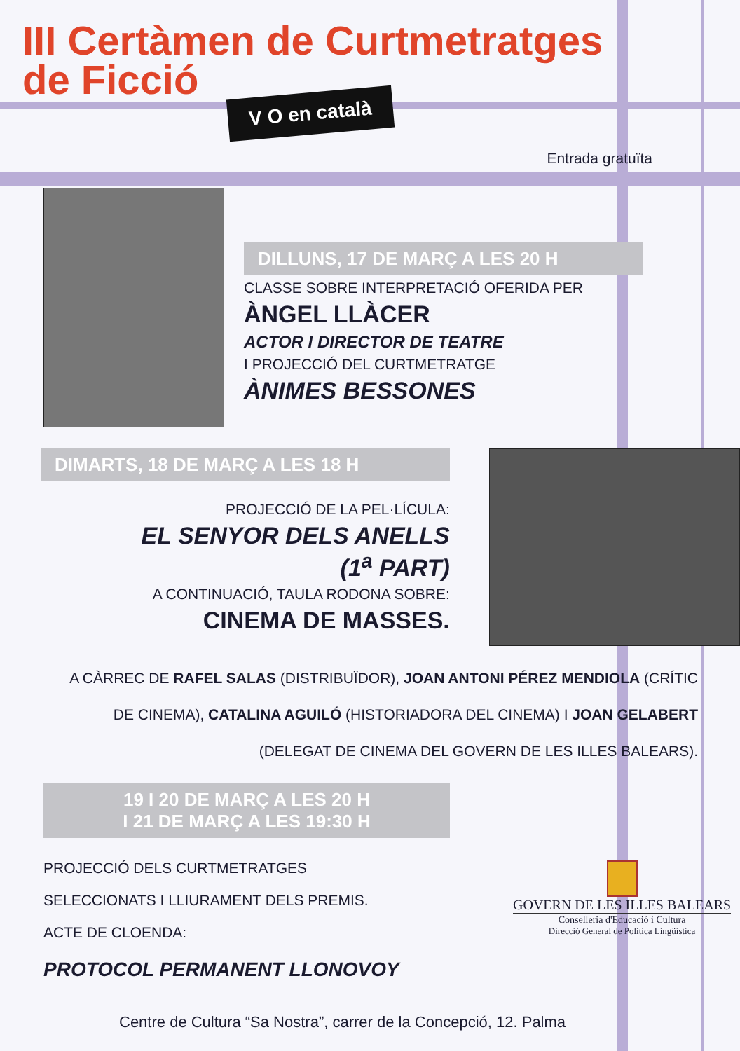III Certàmen de Curtmetratges
de Ficció
V O en català
Entrada gratuïta
DILLUNS, 17 DE MARÇ A LES 20 H
CLASSE SOBRE INTERPRETACIÓ OFERIDA PER
ÀNGEL LLÀCER
ACTOR I DIRECTOR DE TEATRE
I PROJECCIÓ DEL CURTMETRATGE
ÀNIMES BESSONES
DIMARTS, 18 DE MARÇ A LES 18 H
PROJECCIÓ DE LA PEL·LÍCULA:
EL SENYOR DELS ANELLS
(1<sup>a</sup> PART)
A CONTINUACIÓ, TAULA RODONA SOBRE:
CINEMA DE MASSES.
A CÀRREC DE RAFEL SALAS (DISTRIBUÏDOR), JOAN ANTONI PÉREZ MENDIOLA (CRÍTIC DE CINEMA), CATALINA AGUILÓ (HISTORIADORA DEL CINEMA) I JOAN GELABERT (DELEGAT DE CINEMA DEL GOVERN DE LES ILLES BALEARS).
19 I 20 DE MARÇ A LES 20 H
I 21 DE MARÇ A LES 19:30 H
PROJECCIÓ DELS CURTMETRATGES
SELECCIONATS I LLIURAMENT DELS PREMIS.
ACTE DE CLOENDA:
PROTOCOL PERMANENT LLONOVOY
GOVERN DE LES ILLES BALEARS
Conselleria d'Educació i Cultura
Direcció General de Política Lingüística
Centre de Cultura “Sa Nostra”, carrer de la Concepció, 12. Palma